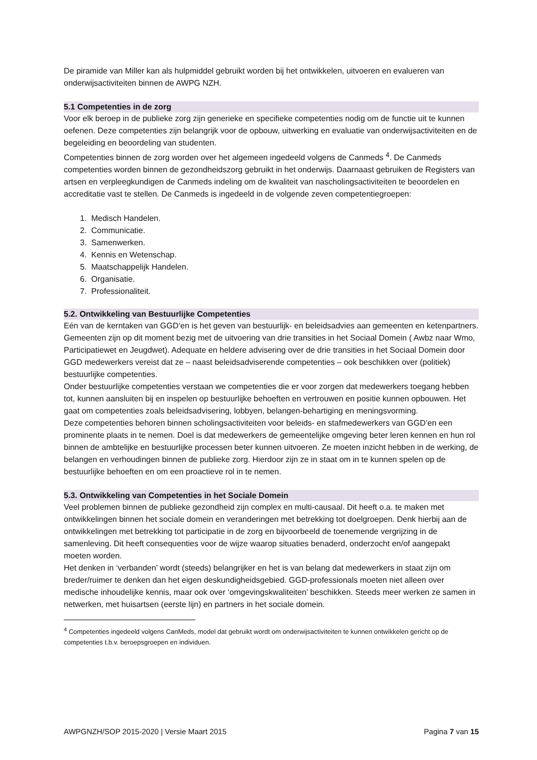De piramide van Miller kan als hulpmiddel gebruikt worden bij het ontwikkelen, uitvoeren en evalueren van onderwijsactiviteiten binnen de AWPG NZH.
5.1 Competenties in de zorg
Voor elk beroep in de publieke zorg zijn generieke en specifieke competenties nodig om de functie uit te kunnen oefenen. Deze competenties zijn belangrijk voor de opbouw, uitwerking en evaluatie van onderwijsactiviteiten en de begeleiding en beoordeling van studenten.
Competenties binnen de zorg worden over het algemeen ingedeeld volgens de Canmeds <sup>4</sup>. De Canmeds competenties worden binnen de gezondheidszorg gebruikt in het onderwijs. Daarnaast gebruiken de Registers van artsen en verpleegkundigen de Canmeds indeling om de kwaliteit van nascholingsactiviteiten te beoordelen en accreditatie vast te stellen. De Canmeds is ingedeeld in de volgende zeven competentiegroepen:
1. Medisch Handelen.
2. Communicatie.
3. Samenwerken.
4. Kennis en Wetenschap.
5. Maatschappelijk Handelen.
6. Organisatie.
7. Professionaliteit.
5.2. Ontwikkeling van Bestuurlijke Competenties
Eén van de kerntaken van GGD‘en is het geven van bestuurlijk- en beleidsadvies aan gemeenten en ketenpartners. Gemeenten zijn op dit moment bezig met de uitvoering van drie transities in het Sociaal Domein ( Awbz naar Wmo, Participatiewet en Jeugdwet). Adequate en heldere advisering over de drie transities in het Sociaal Domein door GGD medewerkers vereist dat ze – naast beleidsadviserende competenties – ook beschikken over (politiek) bestuurlijke competenties.
Onder bestuurlijke competenties verstaan we competenties die er voor zorgen dat medewerkers toegang hebben tot, kunnen aansluiten bij en inspelen op bestuurlijke behoeften en vertrouwen en positie kunnen opbouwen. Het gaat om competenties zoals beleidsadvisering, lobbyen, belangen-behartiging en meningsvorming.
Deze competenties behoren binnen scholingsactiviteiten voor beleids- en stafmedewerkers van GGD’en een prominente plaats in te nemen. Doel is dat medewerkers de gemeentelijke omgeving beter leren kennen en hun rol binnen de ambtelijke en bestuurlijke processen beter kunnen uitvoeren. Ze moeten inzicht hebben in de werking, de belangen en verhoudingen binnen de publieke zorg. Hierdoor zijn ze in staat om in te kunnen spelen op de bestuurlijke behoeften en om een proactieve rol in te nemen.
5.3. Ontwikkeling van Competenties in het Sociale Domein
Veel problemen binnen de publieke gezondheid zijn complex en multi-causaal. Dit heeft o.a. te maken met ontwikkelingen binnen het sociale domein en veranderingen met betrekking tot doelgroepen. Denk hierbij aan de ontwikkelingen met betrekking tot participatie in de zorg en bijvoorbeeld de toenemende vergrijzing in de samenleving. Dit heeft consequenties voor de wijze waarop situaties benaderd, onderzocht en/of aangepakt moeten worden.
Het denken in ‘verbanden’ wordt (steeds) belangrijker en het is van belang dat medewerkers in staat zijn om breder/ruimer te denken dan het eigen deskundigheidsgebied. GGD-professionals moeten niet alleen over medische inhoudelijke kennis, maar ook over ‘omgevingskwaliteiten’ beschikken. Steeds meer werken ze samen in netwerken, met huisartsen (eerste lijn) en partners in het sociale domein.
<sup>4</sup> Competenties ingedeeld volgens CanMeds, model dat gebruikt wordt om onderwijsactiviteiten te kunnen ontwikkelen gericht op de competenties t.b.v. beroepsgroepen en individuen.
AWPGNZH/SOP 2015-2020 | Versie Maart 2015 Pagina 7 van 15